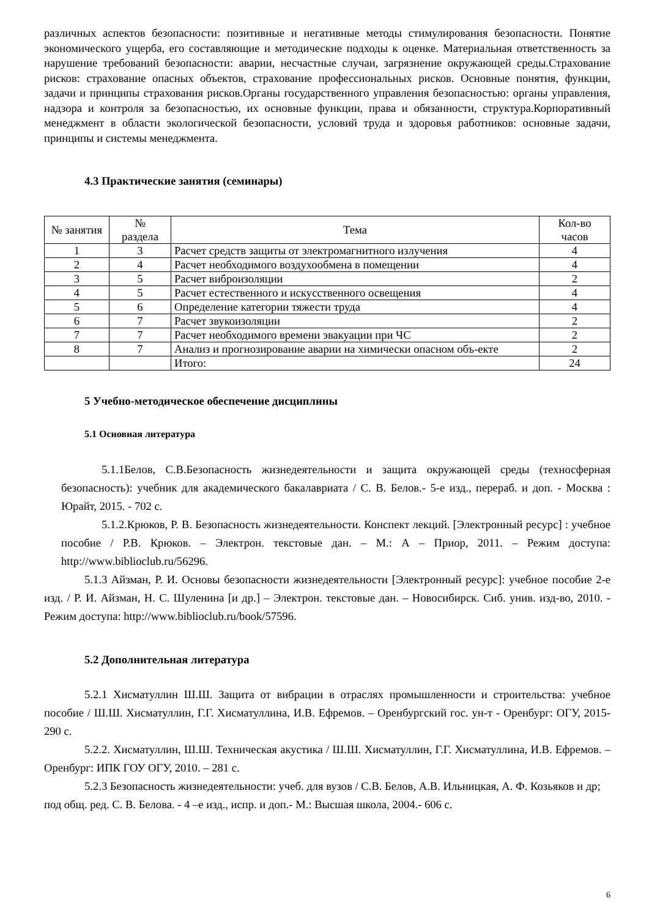различных аспектов безопасности: позитивные и негативные методы стимулирования безопасности. Понятие экономического ущерба, его составляющие и методические подходы к оценке. Материальная ответственность за нарушение требований безопасности: аварии, несчастные случаи, загрязнение окружающей среды.Страхование рисков: страхование опасных объектов, страхование профессиональных рисков. Основные понятия, функции, задачи и принципы страхования рисков.Органы государственного управления безопасностью: органы управления, надзора и контроля за безопасностью, их основные функции, права и обязанности, структура.Корпоративный менеджмент в области экологической безопасности, условий труда и здоровья работников: основные задачи, принципы и системы менеджмента.
4.3 Практические занятия (семинары)
| № занятия | № раздела | Тема | Кол-во часов |
| --- | --- | --- | --- |
| 1 | 3 | Расчет средств защиты от электромагнитного излучения | 4 |
| 2 | 4 | Расчет необходимого воздухообмена в помещении | 4 |
| 3 | 5 | Расчет виброизоляции | 2 |
| 4 | 5 | Расчет естественного и искусственного освещения | 4 |
| 5 | 6 | Определение категории тяжести труда | 4 |
| 6 | 7 | Расчет звукоизоляции | 2 |
| 7 | 7 | Расчет необходимого времени эвакуации при ЧС | 2 |
| 8 | 7 | Анализ и прогнозирование аварии на химически опасном объ-екте | 2 |
| | | Итого: | 24 |
5 Учебно-методическое обеспечение дисциплины
5.1 Основная литература
5.1.1Белов, С.В.Безопасность жизнедеятельности и защита окружающей среды (техносферная безопасность): учебник для академического бакалавриата / С. В. Белов.- 5-е изд., перераб. и доп. - Москва : Юрайт, 2015. - 702 с.
5.1.2.Крюков, Р. В. Безопасность жизнедеятельности. Конспект лекций. [Электронный ресурс] : учебное пособие / Р.В. Крюков. – Электрон. текстовые дан. – М.: А – Приор, 2011. – Режим доступа: http://www.biblioclub.ru/56296.
5.1.3 Айзман, Р. И. Основы безопасности жизнедеятельности [Электронный ресурс]: учебное пособие 2-е изд. / Р. И. Айзман, Н. С. Шуленина [и др.] – Электрон. текстовые дан. – Новосибирск. Сиб. унив. изд-во, 2010. - Режим доступа: http://www.biblioclub.ru/book/57596.
5.2 Дополнительная литература
5.2.1 Хисматуллин Ш.Ш. Защита от вибрации в отраслях промышленности и строительства: учебное пособие / Ш.Ш. Хисматуллин, Г.Г. Хисматуллина, И.В. Ефремов. – Оренбургский гос. ун-т - Оренбург: ОГУ, 2015- 290 с.
5.2.2. Хисматуллин, Ш.Ш. Техническая акустика / Ш.Ш. Хисматуллин, Г.Г. Хисматуллина, И.В. Ефремов. – Оренбург: ИПК ГОУ ОГУ, 2010. – 281 с.
5.2.3 Безопасность жизнедеятельности: учеб. для вузов / С.В. Белов, А.В. Ильницкая, А. Ф. Козьяков и др; под общ. ред. С. В. Белова. - 4 –е изд., испр. и доп.- М.: Высшая школа, 2004.- 606 с.
6